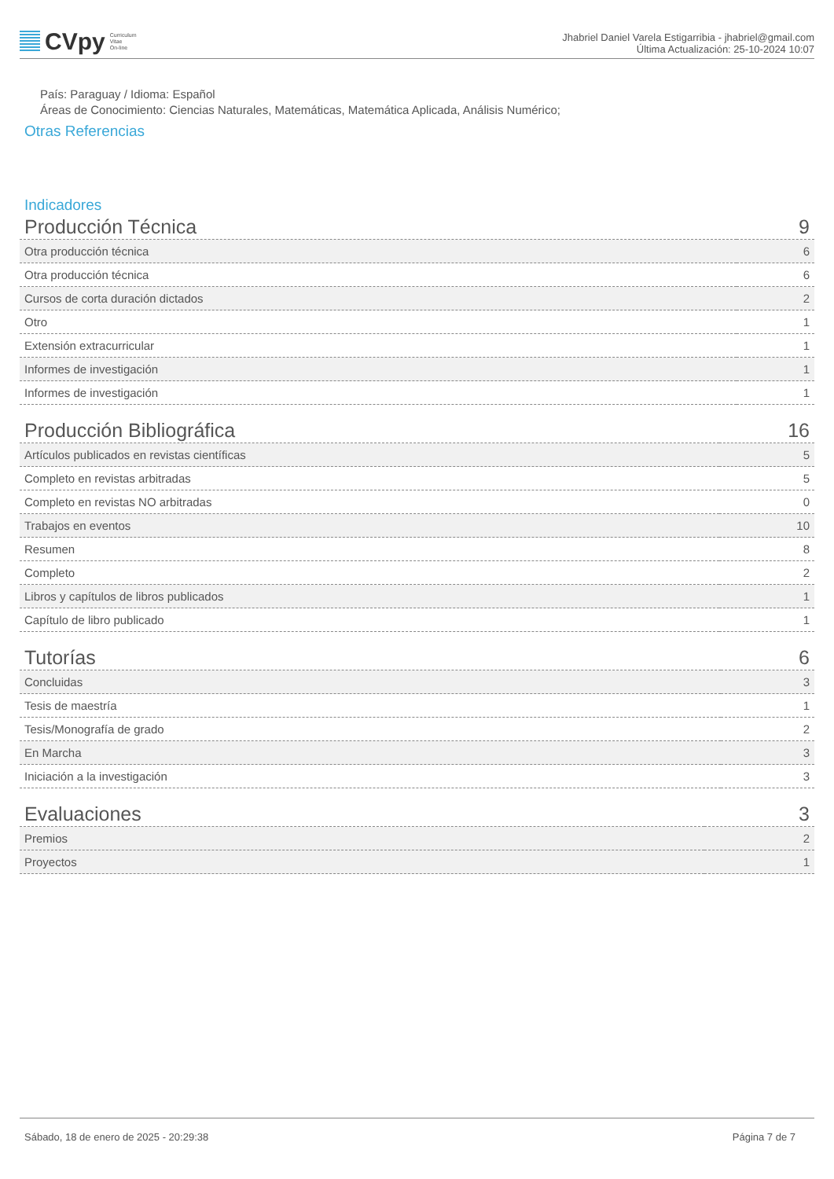CVpy Curriculum
Vitae
On-line
Jhabriel Daniel Varela Estigarribia - jhabriel@gmail.com
Última Actualización: 25-10-2024 10:07
País: Paraguay / Idioma: Español
Áreas de Conocimiento: Ciencias Naturales, Matemáticas, Matemática Aplicada, Análisis Numérico;
Otras Referencias
Indicadores
| Producción Técnica | 9 |
| Otra producción técnica | 6 |
| Otra producción técnica | 6 |
| Cursos de corta duración dictados | 2 |
| Otro | 1 |
| Extensión extracurricular | 1 |
| Informes de investigación | 1 |
| Informes de investigación | 1 |
| Producción Bibliográfica | 16 |
| Artículos publicados en revistas científicas | 5 |
| Completo en revistas arbitradas | 5 |
| Completo en revistas NO arbitradas | 0 |
| Trabajos en eventos | 10 |
| Resumen | 8 |
| Completo | 2 |
| Libros y capítulos de libros publicados | 1 |
| Capítulo de libro publicado | 1 |
| Tutorías | 6 |
| Concluidas | 3 |
| Tesis de maestría | 1 |
| Tesis/Monografía de grado | 2 |
| En Marcha | 3 |
| Iniciación a la investigación | 3 |
| Evaluaciones | 3 |
| Premios | 2 |
| Proyectos | 1 |
Sábado, 18 de enero de 2025 - 20:29:38 Página 7 de 7